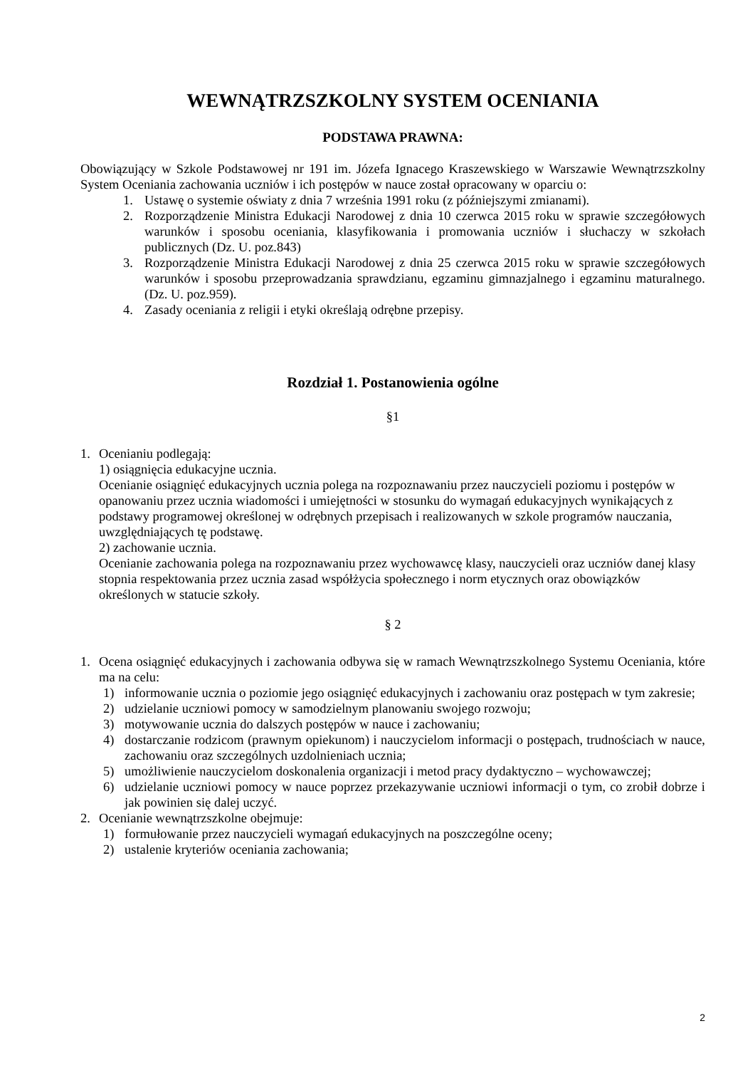WEWNĄTRZSZKOLNY SYSTEM OCENIANIA
PODSTAWA PRAWNA:
Obowiązujący w Szkole Podstawowej nr 191 im. Józefa Ignacego Kraszewskiego w Warszawie Wewnątrzszkolny System Oceniania zachowania uczniów i ich postępów w nauce został opracowany w oparciu o:
1. Ustawę o systemie oświaty z dnia 7 września 1991 roku (z późniejszymi zmianami).
2. Rozporządzenie Ministra Edukacji Narodowej z dnia 10 czerwca 2015 roku w sprawie szczegółowych warunków i sposobu oceniania, klasyfikowania i promowania uczniów i słuchaczy w szkołach publicznych (Dz. U. poz.843)
3. Rozporządzenie Ministra Edukacji Narodowej z dnia 25 czerwca 2015 roku w sprawie szczegółowych warunków i sposobu przeprowadzania sprawdzianu, egzaminu gimnazjalnego i egzaminu maturalnego. (Dz. U. poz.959).
4. Zasady oceniania z religii i etyki określają odrębne przepisy.
Rozdział 1. Postanowienia ogólne
§1
1. Ocenianiu podlegają:
1) osiągnięcia edukacyjne ucznia.
Ocenianie osiągnięć edukacyjnych ucznia polega na rozpoznawaniu przez nauczycieli poziomu i postępów w opanowaniu przez ucznia wiadomości i umiejętności w stosunku do wymagań edukacyjnych wynikających z podstawy programowej określonej w odrębnych przepisach i realizowanych w szkole programów nauczania, uwzględniających tę podstawę.
2) zachowanie ucznia.
Ocenianie zachowania polega na rozpoznawaniu przez wychowawcę klasy, nauczycieli oraz uczniów danej klasy stopnia respektowania przez ucznia zasad współżycia społecznego i norm etycznych oraz obowiązków określonych w statucie szkoły.
§ 2
1. Ocena osiągnięć edukacyjnych i zachowania odbywa się w ramach Wewnątrzszkolnego Systemu Oceniania, które ma na celu:
1) informowanie ucznia o poziomie jego osiągnięć edukacyjnych i zachowaniu oraz postępach w tym zakresie;
2) udzielanie uczniowi pomocy w samodzielnym planowaniu swojego rozwoju;
3) motywowanie ucznia do dalszych postępów w nauce i zachowaniu;
4) dostarczanie rodzicom (prawnym opiekunom) i nauczycielom informacji o postępach, trudnościach w nauce, zachowaniu oraz szczególnych uzdolnieniach ucznia;
5) umożliwienie nauczycielom doskonalenia organizacji i metod pracy dydaktyczno – wychowawczej;
6) udzielanie uczniowi pomocy w nauce poprzez przekazywanie uczniowi informacji o tym, co zrobił dobrze i jak powinien się dalej uczyć.
2. Ocenianie wewnątrzszkolne obejmuje:
1) formułowanie przez nauczycieli wymagań edukacyjnych na poszczególne oceny;
2) ustalenie kryteriów oceniania zachowania;
2